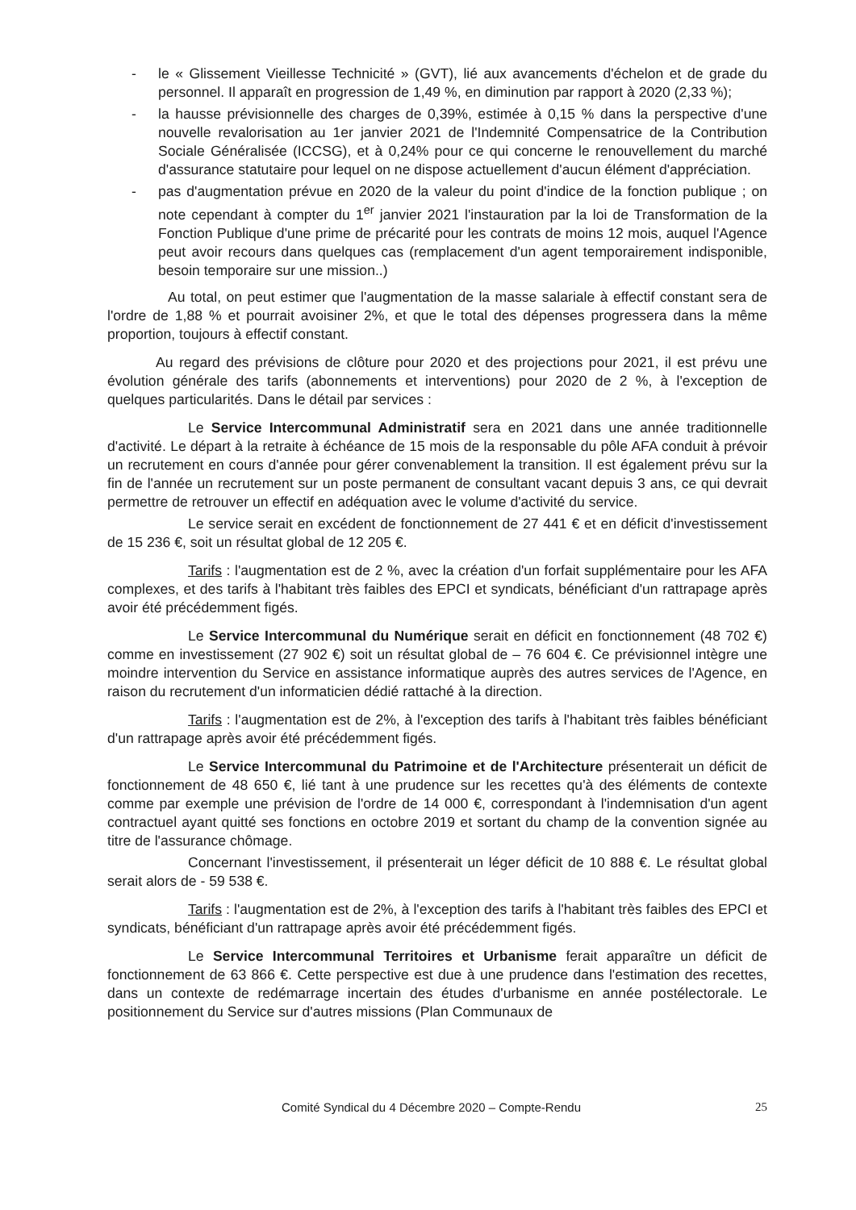- le « Glissement Vieillesse Technicité » (GVT), lié aux avancements d'échelon et de grade du personnel. Il apparaît en progression de 1,49 %, en diminution par rapport à 2020 (2,33 %);
- la hausse prévisionnelle des charges de 0,39%, estimée à 0,15 % dans la perspective d'une nouvelle revalorisation au 1er janvier 2021 de l'Indemnité Compensatrice de la Contribution Sociale Généralisée (ICCSG), et à 0,24% pour ce qui concerne le renouvellement du marché d'assurance statutaire pour lequel on ne dispose actuellement d'aucun élément d'appréciation.
- pas d'augmentation prévue en 2020 de la valeur du point d'indice de la fonction publique ; on note cependant à compter du 1<sup>er</sup> janvier 2021 l'instauration par la loi de Transformation de la Fonction Publique d'une prime de précarité pour les contrats de moins 12 mois, auquel l'Agence peut avoir recours dans quelques cas (remplacement d'un agent temporairement indisponible, besoin temporaire sur une mission..)
Au total, on peut estimer que l'augmentation de la masse salariale à effectif constant sera de l'ordre de 1,88 % et pourrait avoisiner 2%, et que le total des dépenses progressera dans la même proportion, toujours à effectif constant.
Au regard des prévisions de clôture pour 2020 et des projections pour 2021, il est prévu une évolution générale des tarifs (abonnements et interventions) pour 2020 de 2 %, à l'exception de quelques particularités. Dans le détail par services :
Le Service Intercommunal Administratif sera en 2021 dans une année traditionnelle d'activité. Le départ à la retraite à échéance de 15 mois de la responsable du pôle AFA conduit à prévoir un recrutement en cours d'année pour gérer convenablement la transition. Il est également prévu sur la fin de l'année un recrutement sur un poste permanent de consultant vacant depuis 3 ans, ce qui devrait permettre de retrouver un effectif en adéquation avec le volume d'activité du service.
Le service serait en excédent de fonctionnement de 27 441 € et en déficit d'investissement de 15 236 €, soit un résultat global de 12 205 €.
Tarifs : l'augmentation est de 2 %, avec la création d'un forfait supplémentaire pour les AFA complexes, et des tarifs à l'habitant très faibles des EPCI et syndicats, bénéficiant d'un rattrapage après avoir été précédemment figés.
Le Service Intercommunal du Numérique serait en déficit en fonctionnement (48 702 €) comme en investissement (27 902 €) soit un résultat global de – 76 604 €. Ce prévisionnel intègre une moindre intervention du Service en assistance informatique auprès des autres services de l'Agence, en raison du recrutement d'un informaticien dédié rattaché à la direction.
Tarifs : l'augmentation est de 2%, à l'exception des tarifs à l'habitant très faibles bénéficiant d'un rattrapage après avoir été précédemment figés.
Le Service Intercommunal du Patrimoine et de l'Architecture présenterait un déficit de fonctionnement de 48 650 €, lié tant à une prudence sur les recettes qu'à des éléments de contexte comme par exemple une prévision de l'ordre de 14 000 €, correspondant à l'indemnisation d'un agent contractuel ayant quitté ses fonctions en octobre 2019 et sortant du champ de la convention signée au titre de l'assurance chômage.
Concernant l'investissement, il présenterait un léger déficit de 10 888 €. Le résultat global serait alors de - 59 538 €.
Tarifs : l'augmentation est de 2%, à l'exception des tarifs à l'habitant très faibles des EPCI et syndicats, bénéficiant d'un rattrapage après avoir été précédemment figés.
Le Service Intercommunal Territoires et Urbanisme ferait apparaître un déficit de fonctionnement de 63 866 €. Cette perspective est due à une prudence dans l'estimation des recettes, dans un contexte de redémarrage incertain des études d'urbanisme en année postélectorale. Le positionnement du Service sur d'autres missions (Plan Communaux de
Comité Syndical du 4 Décembre 2020 – Compte-Rendu 25